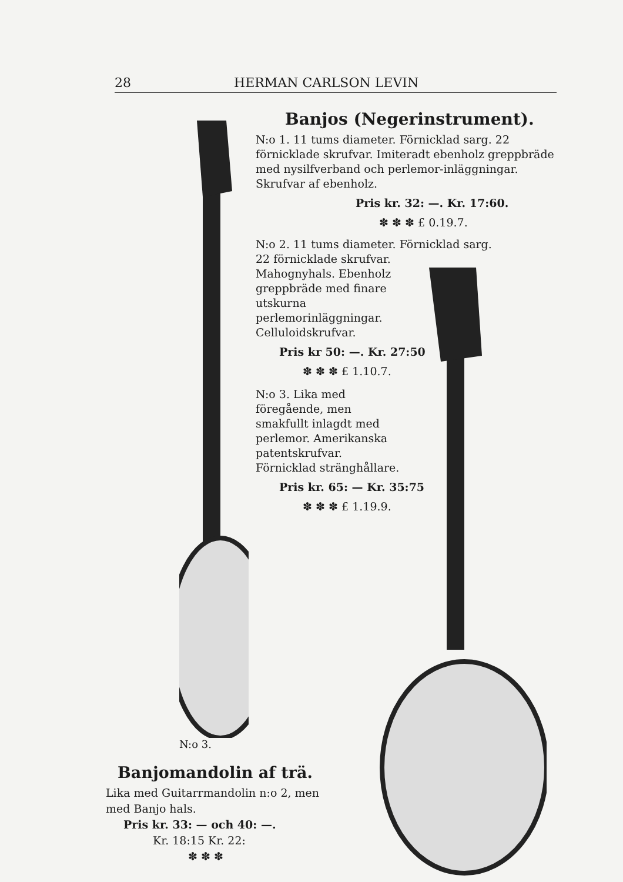28 HERMAN CARLSON LEVIN
Banjos (Negerinstrument).
N:o 1. 11 tums diameter. Förnicklad sarg. 22 förnicklade skrufvar. Imiteradt ebenholz greppbräde med nysilfverband och perlemor-inläggningar. Skrufvar af ebenholz.
Pris kr. 32: —. Kr. 17:60.
✽ ✽ ✽ £ 0.19.7.
N:o 2. 11 tums diameter. Förnicklad sarg.
22 förnicklade skrufvar. Mahognyhals. Ebenholz greppbräde med finare utskurna perlemorinläggningar. Celluloidskrufvar.
Pris kr 50: —. Kr. 27:50
✽ ✽ ✽ £ 1.10.7.
N:o 3. Lika med föregående, men smakfullt inlagdt med perlemor. Amerikanska patentskrufvar. Förnicklad stränghållare.
Pris kr. 65: — Kr. 35:75
✽ ✽ ✽ £ 1.19.9.
N:o 3.
Banjomandolin af trä.
Lika med Guitarrmandolin n:o 2, men med Banjo hals.
Pris kr. 33: — och 40: —.
Kr. 18:15 Kr. 22:
✽ ✽ ✽